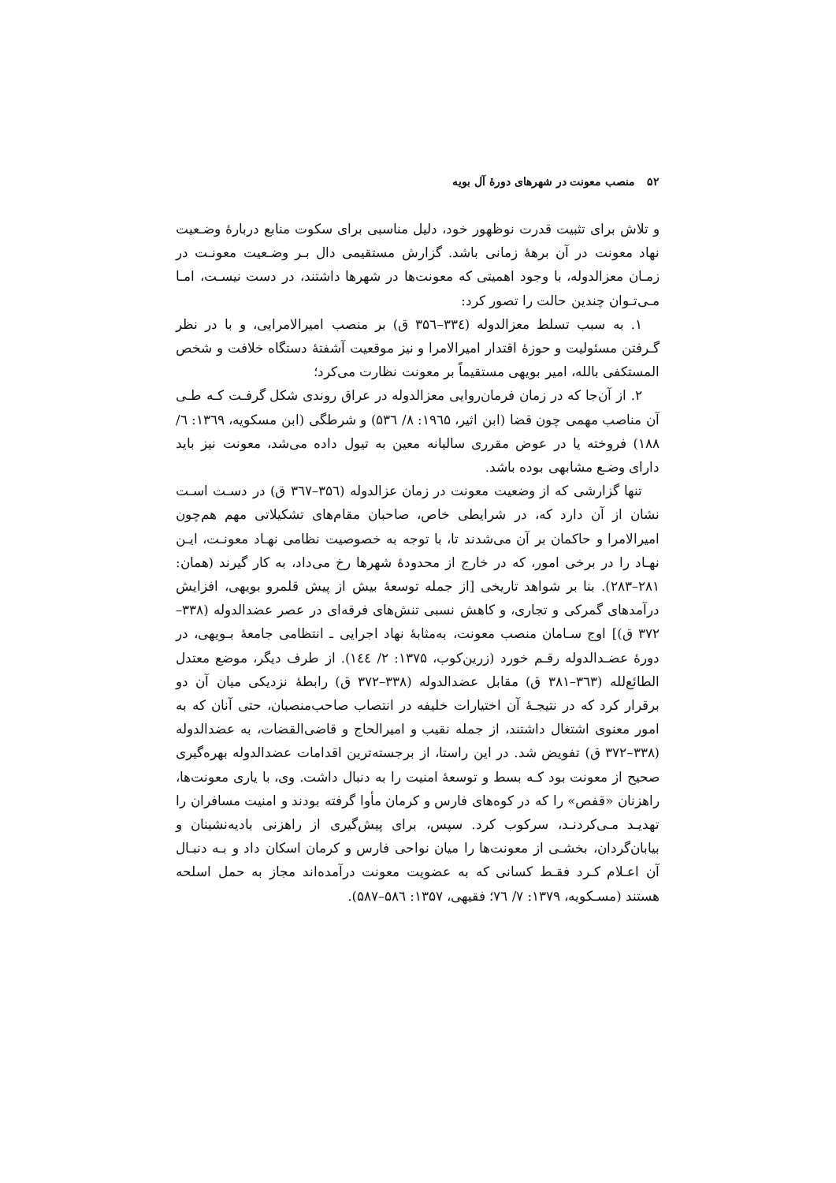۵۲ منصب معونت در شهرهای دورهٔ آل بویه
و تلاش برای تثبیت قدرت نوظهور خود، دلیل مناسبی برای سکوت منابع دربارهٔ وضـعیت نهاد معونت در آن برههٔ زمانی باشد. گزارش مستقیمی دال بـر وضـعیت معونـت در زمـان معزالدوله، با وجود اهمیتی که معونت‌ها در شهرها داشتند، در دست نیسـت، امـا مـی‌تـوان چندین حالت را تصور کرد:
۱. به سبب تسلط معزالدوله (۳۳٤–۳۵٦ ق) بر منصب امیرالامرایی، و با در نظر گـرفتن مسئولیت و حوزهٔ اقتدار امیرالامرا و نیز موقعیت آشفتهٔ دستگاه خلافت و شخص المستکفی بالله، امیر بویهی مستقیماً بر معونت نظارت می‌کرد؛
۲. از آن‌جا که در زمان فرمان‌روایی معزالدوله در عراق روندی شکل گرفـت کـه طـی آن مناصب مهمی چون قضا (ابن اثیر، ۱۹٦۵: ۸/ ۵۳٦) و شرطگی (ابن مسکویه، ۱۳٦۹: ٦/ ۱۸۸) فروخته یا در عوض مقرری سالیانه معین به تیول داده می‌شد، معونت نیز باید دارای وضـع مشابهی بوده باشد.
تنها گزارشی که از وضعیت معونت در زمان عزالدوله (۳۵٦–۳٦۷ ق) در دسـت اسـت نشان از آن دارد که، در شرایطی خاص، صاحبان مقام‌های تشکیلاتی مهم هم‌چون امیرالامرا و حاکمان بر آن می‌شدند تا، با توجه به خصوصیت نظامی نهـاد معونـت، ایـن نهـاد را در برخی امور، که در خارج از محدودهٔ شهرها رخ می‌داد، به کار گیرند (همان: ۲۸۱–۲۸۳). بنا بر شواهد تاریخی [از جمله توسعهٔ بیش از پیش قلمرو بویهی، افزایش درآمدهای گمرکی و تجاری، و کاهش نسبی تنش‌های فرقه‌ای در عصر عضدالدوله (۳۳۸–۳۷۲ ق)] اوج سـامان منصب معونت، به‌مثابهٔ نهاد اجرایی ـ انتظامی جامعهٔ بـویهی، در دورهٔ عضـدالدوله رقـم خورد (زرین‌کوب، ۱۳۷۵: ۲/ ۱٤٤). از طرف دیگر، موضع معتدل الطائع‌لله (۳٦۳–۳۸۱ ق) مقابل عضدالدوله (۳۳۸–۳۷۲ ق) رابطهٔ نزدیکی میان آن دو برقرار کرد که در نتیجـهٔ آن اختیارات خلیفه در انتصاب صاحب‌منصبان، حتی آنان که به امور معنوی اشتغال داشتند، از جمله نقیب و امیرالحاج و قاضی‌القضات، به عضدالدوله (۳۳۸–۳۷۲ ق) تفویض شد. در این راستا، از برجسته‌ترین اقدامات عضدالدوله بهره‌گیری صحیح از معونت بود کـه بسط و توسعهٔ امنیت را به دنبال داشت. وی، با یاری معونت‌ها، راهزنان «قفص» را که در کوه‌های فارس و کرمان مأوا گرفته بودند و امنیت مسافران را تهدیـد مـی‌کردنـد، سرکوب کرد. سپس، برای پیش‌گیری از راهزنی بادیه‌نشینان و بیابان‌گردان، بخشـی از معونت‌ها را میان نواحی فارس و کرمان اسکان داد و بـه دنبـال آن اعـلام کـرد فقـط کسانی که به عضویت معونت درآمده‌اند مجاز به حمل اسلحه هستند (مسـکویه، ۱۳۷۹: ۷/ ۷٦؛ فقیهی، ۱۳۵۷: ۵۸٦–۵۸۷).